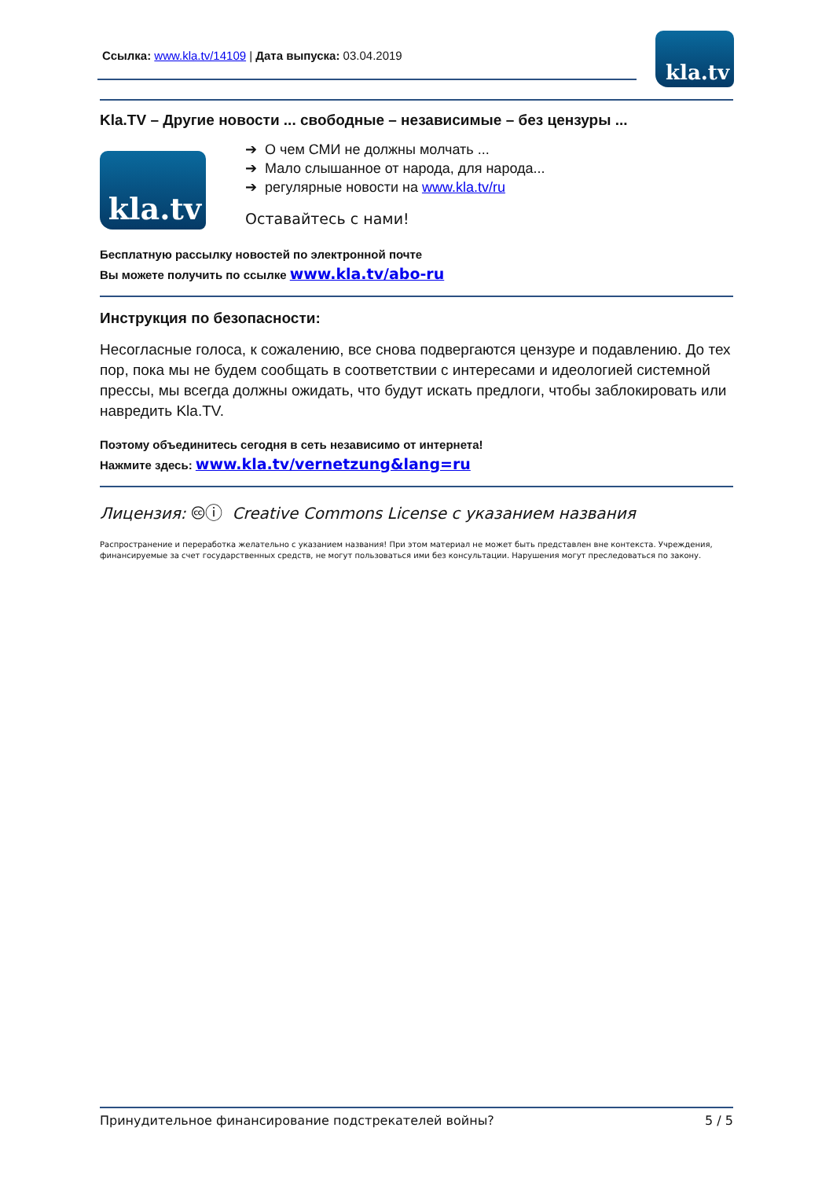Ссылка: www.kla.tv/14109 | Дата выпуска: 03.04.2019
kla.tv
Kla.TV – Другие новости ... свободные – независимые – без цензуры ...
kla.tv
➔ О чем СМИ не должны молчать ...
➔ Мало слышанное от народа, для народа...
➔ регулярные новости на www.kla.tv/ru
Оставайтесь с нами!
Бесплатную рассылку новостей по электронной почте
Вы можете получить по ссылке www.kla.tv/abo-ru
Инструкция по безопасности:
Несогласные голоса, к сожалению, все снова подвергаются цензуре и подавлению. До тех пор, пока мы не будем сообщать в соответствии с интересами и идеологией системной прессы, мы всегда должны ожидать, что будут искать предлоги, чтобы заблокировать или навредить Kla.TV.
Поэтому объединитесь сегодня в сеть независимо от интернета!
Нажмите здесь: www.kla.tv/vernetzung&lang=ru
Лицензия: 🅭ⓘ Creative Commons License с указанием названия
Распространение и переработка желательно с указанием названия! При этом материал не может быть представлен вне контекста. Учреждения, финансируемые за счет государственных средств, не могут пользоваться ими без консультации. Нарушения могут преследоваться по закону.
Принудительное финансирование подстрекателей войны? 5 / 5